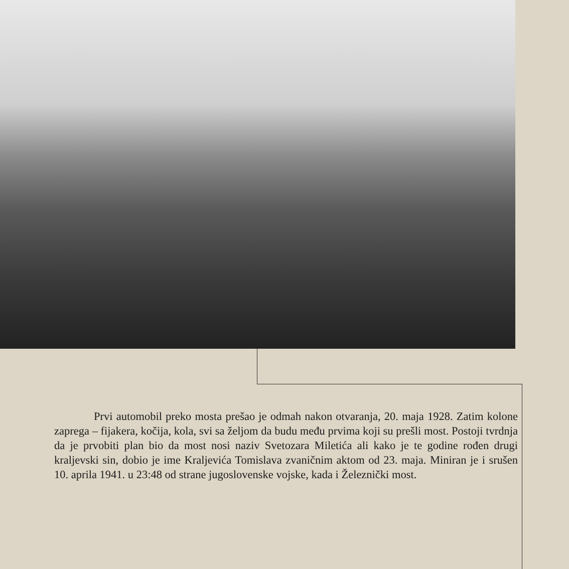Prvi automobil preko mosta prešao je odmah nakon otvaranja, 20. maja 1928. Zatim kolone zaprega – fijakera, kočija, kola, svi sa željom da budu među prvima koji su prešli most. Postoji tvrdnja da je prvobiti plan bio da most nosi naziv Svetozara Miletića ali kako je te godine rođen drugi kraljevski sin, dobio je ime Kraljevića Tomislava zvaničnim aktom od 23. maja. Miniran je i srušen 10. aprila 1941. u 23:48 od strane jugoslovenske vojske, kada i Železnički most.